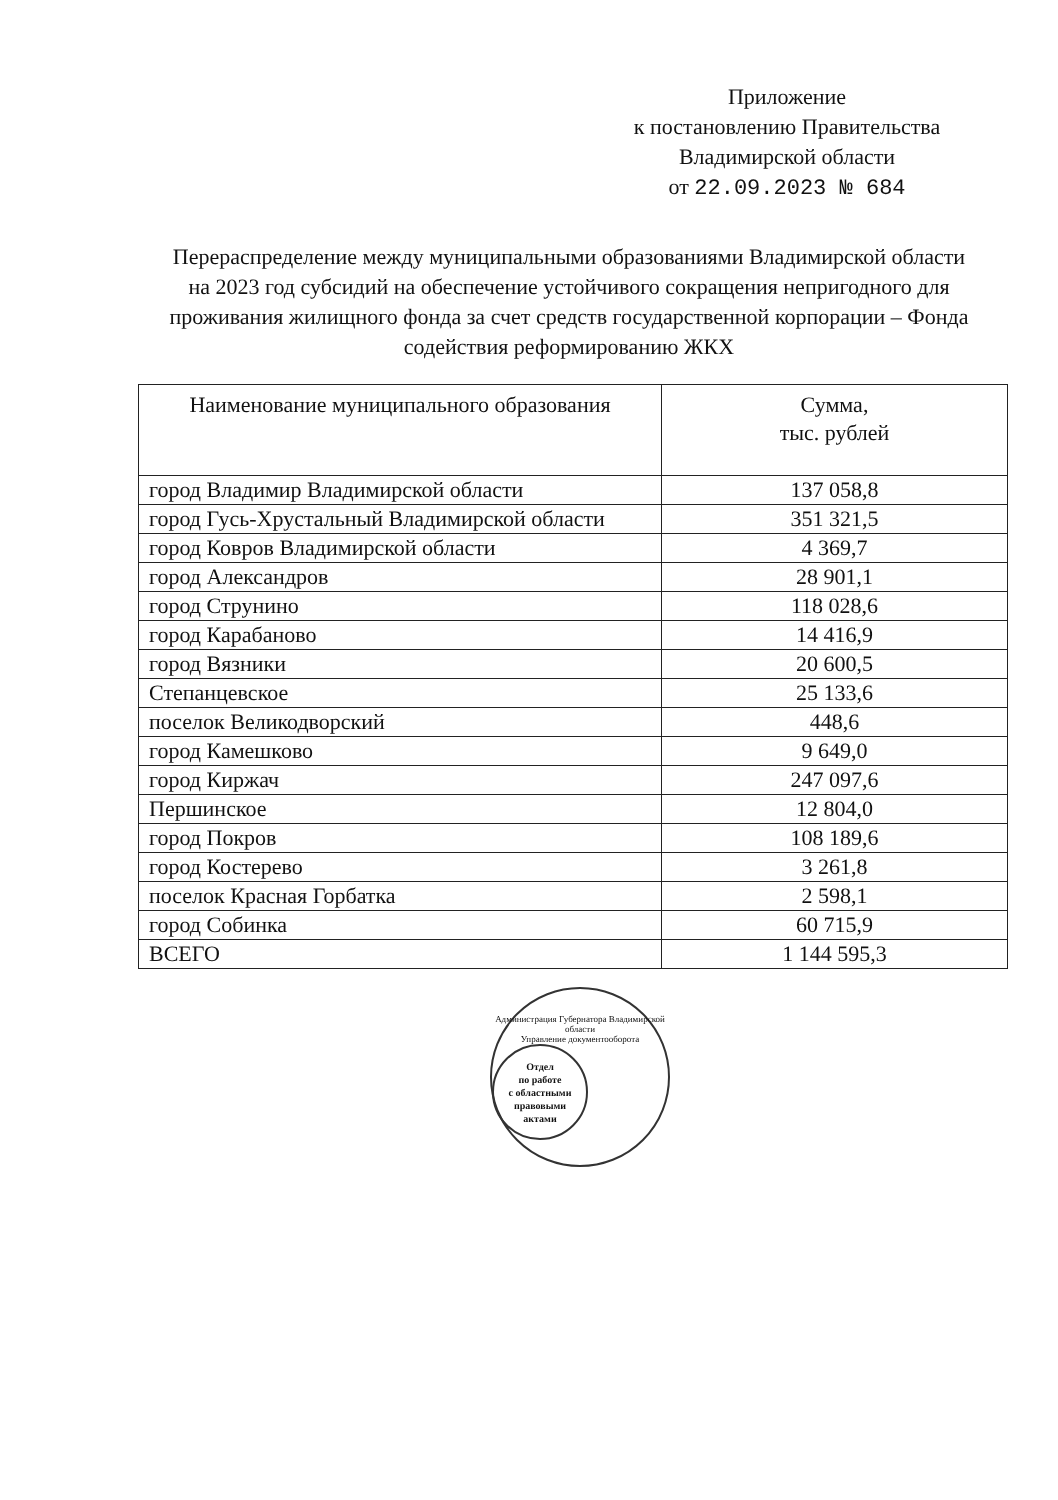Приложение
к постановлению Правительства
Владимирской области
от 22.09.2023 № 684
Перераспределение между муниципальными образованиями Владимирской области на 2023 год субсидий на обеспечение устойчивого сокращения непригодного для проживания жилищного фонда за счет средств государственной корпорации – Фонда содействия реформированию ЖКХ
| Наименование муниципального образования | Сумма, тыс. рублей |
| --- | --- |
| город Владимир Владимирской области | 137 058,8 |
| город Гусь-Хрустальный Владимирской области | 351 321,5 |
| город Ковров Владимирской области | 4 369,7 |
| город Александров | 28 901,1 |
| город Струнино | 118 028,6 |
| город Карабаново | 14 416,9 |
| город Вязники | 20 600,5 |
| Степанцевское | 25 133,6 |
| поселок Великодворский | 448,6 |
| город Камешково | 9 649,0 |
| город Киржач | 247 097,6 |
| Першинское | 12 804,0 |
| город Покров | 108 189,6 |
| город Костерево | 3 261,8 |
| поселок Красная Горбатка | 2 598,1 |
| город Собинка | 60 715,9 |
| ВСЕГО | 1 144 595,3 |
Администрация Губернатора Владимирской области
Управление документооборота
Отдел
по работе
с областными
правовыми
актами